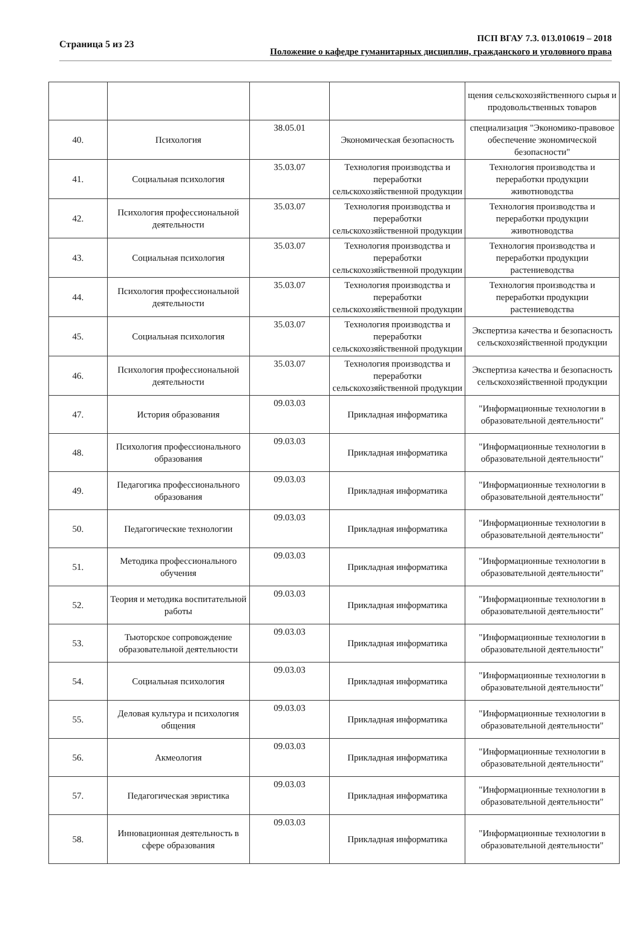Страница 5 из 23
ПСП ВГАУ 7.3. 013.010619 – 2018
Положение о кафедре гуманитарных дисциплин, гражданского и уголовного права
| | | | | щения сельскохозяйственного сырья и продовольственных товаров |
| 40. | Психология | 38.05.01 | Экономическая безопасность | специализация "Экономико-правовое обеспечение экономической безопасности" |
| 41. | Социальная психология | 35.03.07 | Технология производства и переработки сельскохозяйственной продукции | Технология производства и переработки продукции животноводства |
| 42. | Психология профессиональной деятельности | 35.03.07 | Технология производства и переработки сельскохозяйственной продукции | Технология производства и переработки продукции животноводства |
| 43. | Социальная психология | 35.03.07 | Технология производства и переработки сельскохозяйственной продукции | Технология производства и переработки продукции растениеводства |
| 44. | Психология профессиональной деятельности | 35.03.07 | Технология производства и переработки сельскохозяйственной продукции | Технология производства и переработки продукции растениеводства |
| 45. | Социальная психология | 35.03.07 | Технология производства и переработки сельскохозяйственной продукции | Экспертиза качества и безопасность сельскохозяйственной продукции |
| 46. | Психология профессиональной деятельности | 35.03.07 | Технология производства и переработки сельскохозяйственной продукции | Экспертиза качества и безопасность сельскохозяйственной продукции |
| 47. | История образования | 09.03.03 | Прикладная информатика | "Информационные технологии в образовательной деятельности" |
| 48. | Психология профессионального образования | 09.03.03 | Прикладная информатика | "Информационные технологии в образовательной деятельности" |
| 49. | Педагогика профессионального образования | 09.03.03 | Прикладная информатика | "Информационные технологии в образовательной деятельности" |
| 50. | Педагогические технологии | 09.03.03 | Прикладная информатика | "Информационные технологии в образовательной деятельности" |
| 51. | Методика профессионального обучения | 09.03.03 | Прикладная информатика | "Информационные технологии в образовательной деятельности" |
| 52. | Теория и методика воспитательной работы | 09.03.03 | Прикладная информатика | "Информационные технологии в образовательной деятельности" |
| 53. | Тьюторское сопровождение образовательной деятельности | 09.03.03 | Прикладная информатика | "Информационные технологии в образовательной деятельности" |
| 54. | Социальная психология | 09.03.03 | Прикладная информатика | "Информационные технологии в образовательной деятельности" |
| 55. | Деловая культура и психология общения | 09.03.03 | Прикладная информатика | "Информационные технологии в образовательной деятельности" |
| 56. | Акмеология | 09.03.03 | Прикладная информатика | "Информационные технологии в образовательной деятельности" |
| 57. | Педагогическая эвристика | 09.03.03 | Прикладная информатика | "Информационные технологии в образовательной деятельности" |
| 58. | Инновационная деятельность в сфере образования | 09.03.03 | Прикладная информатика | "Информационные технологии в образовательной деятельности" |